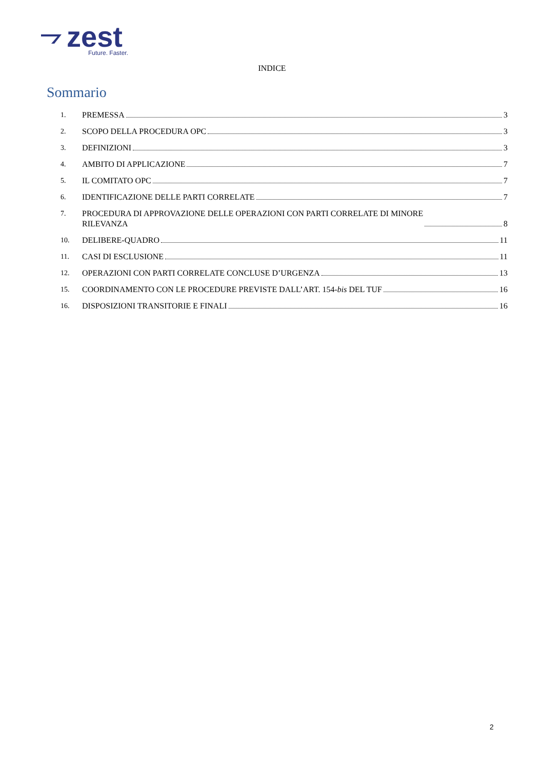zest
Future. Faster.
INDICE
Sommario
1. PREMESSA 3
2. SCOPO DELLA PROCEDURA OPC 3
3. DEFINIZIONI 3
4. AMBITO DI APPLICAZIONE 7
5. IL COMITATO OPC 7
6. IDENTIFICAZIONE DELLE PARTI CORRELATE 7
7. PROCEDURA DI APPROVAZIONE DELLE OPERAZIONI CON PARTI CORRELATE DI MINORE
RILEVANZA 8
10. DELIBERE-QUADRO 11
11. CASI DI ESCLUSIONE 11
12. OPERAZIONI CON PARTI CORRELATE CONCLUSE D’URGENZA 13
15. COORDINAMENTO CON LE PROCEDURE PREVISTE DALL’ART. 154- bis DEL TUF 16
16. DISPOSIZIONI TRANSITORIE E FINALI 16
2